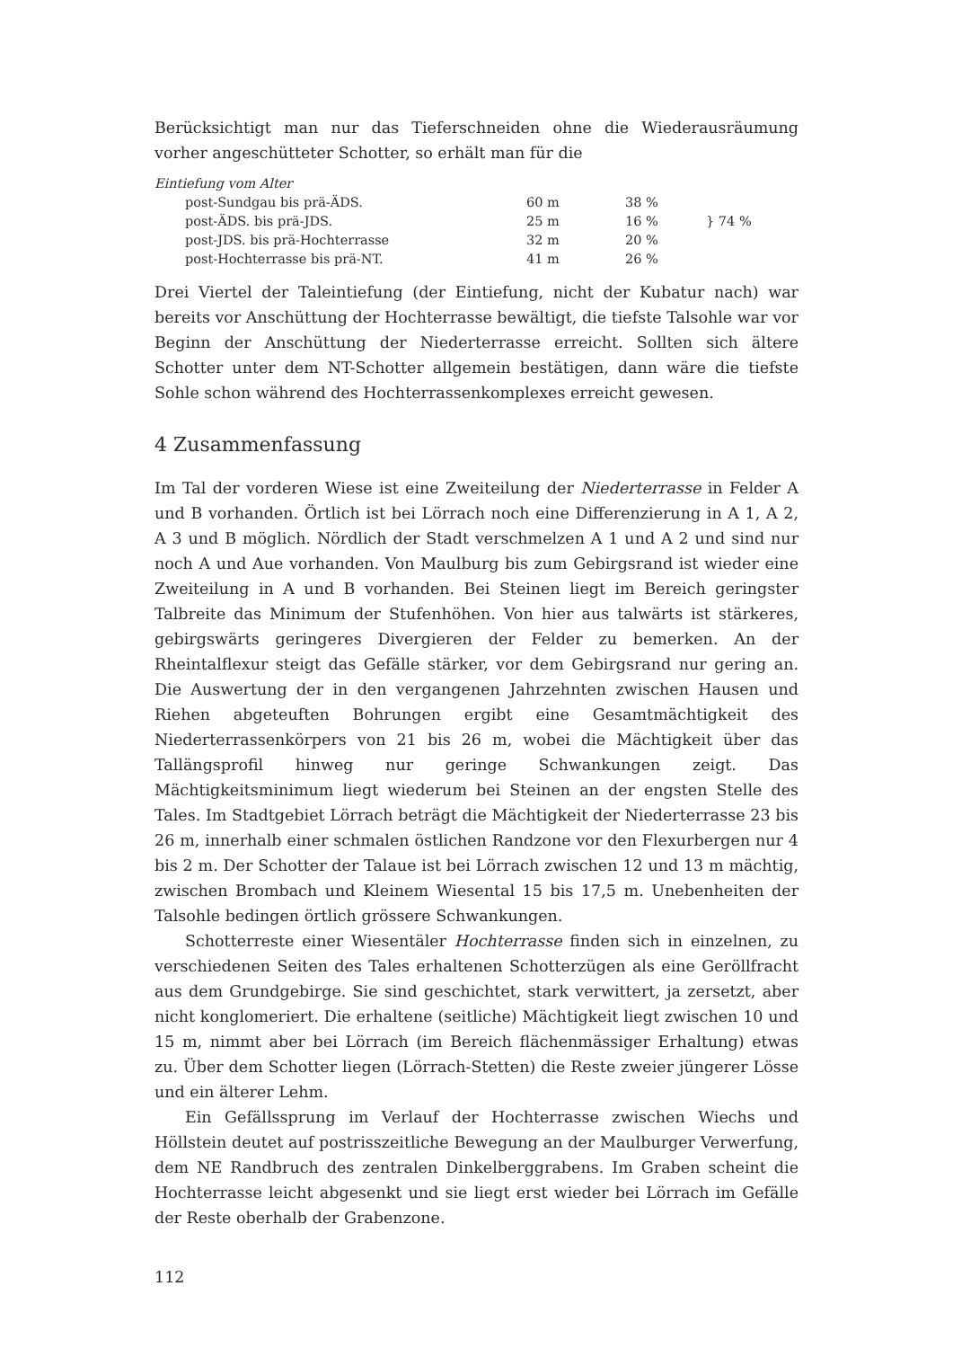Berücksichtigt man nur das Tieferschneiden ohne die Wiederausräumung vorher angeschütteter Schotter, so erhält man für die
| Eintiefung vom Alter | | | |
| post-Sundgau bis prä-ÄDS. | 60 m | 38 % | } 74 % |
| post-ÄDS. bis prä-JDS. | 25 m | 16 % | |
| post-JDS. bis prä-Hochterrasse | 32 m | 20 % | |
| post-Hochterrasse bis prä-NT. | 41 m | 26 % | |
Drei Viertel der Taleintiefung (der Eintiefung, nicht der Kubatur nach) war bereits vor Anschüttung der Hochterrasse bewältigt, die tiefste Talsohle war vor Beginn der Anschüttung der Niederterrasse erreicht. Sollten sich ältere Schotter unter dem NT-Schotter allgemein bestätigen, dann wäre die tiefste Sohle schon während des Hochterrassenkomplexes erreicht gewesen.
4 Zusammenfassung
Im Tal der vorderen Wiese ist eine Zweiteilung der Niederterrasse in Felder A und B vorhanden. Örtlich ist bei Lörrach noch eine Differenzierung in A 1, A 2, A 3 und B möglich. Nördlich der Stadt verschmelzen A 1 und A 2 und sind nur noch A und Aue vorhanden. Von Maulburg bis zum Gebirgsrand ist wieder eine Zweiteilung in A und B vorhanden. Bei Steinen liegt im Bereich geringster Talbreite das Minimum der Stufenhöhen. Von hier aus talwärts ist stärkeres, gebirgswärts geringeres Divergieren der Felder zu bemerken. An der Rheintalflexur steigt das Gefälle stärker, vor dem Gebirgsrand nur gering an. Die Auswertung der in den vergangenen Jahrzehnten zwischen Hausen und Riehen abgeteuften Bohrungen ergibt eine Gesamtmächtigkeit des Niederterrassenkörpers von 21 bis 26 m, wobei die Mächtigkeit über das Tallängsprofil hinweg nur geringe Schwankungen zeigt. Das Mächtigkeitsminimum liegt wiederum bei Steinen an der engsten Stelle des Tales. Im Stadtgebiet Lörrach beträgt die Mächtigkeit der Niederterrasse 23 bis 26 m, innerhalb einer schmalen östlichen Randzone vor den Flexurbergen nur 4 bis 2 m. Der Schotter der Talaue ist bei Lörrach zwischen 12 und 13 m mächtig, zwischen Brombach und Kleinem Wiesental 15 bis 17,5 m. Unebenheiten der Talsohle bedingen örtlich grössere Schwankungen.
Schotterreste einer Wiesentäler Hochterrasse finden sich in einzelnen, zu verschiedenen Seiten des Tales erhaltenen Schotterzügen als eine Geröllfracht aus dem Grundgebirge. Sie sind geschichtet, stark verwittert, ja zersetzt, aber nicht konglomeriert. Die erhaltene (seitliche) Mächtigkeit liegt zwischen 10 und 15 m, nimmt aber bei Lörrach (im Bereich flächenmässiger Erhaltung) etwas zu. Über dem Schotter liegen (Lörrach-Stetten) die Reste zweier jüngerer Lösse und ein älterer Lehm.
Ein Gefällssprung im Verlauf der Hochterrasse zwischen Wiechs und Höllstein deutet auf postrisszeitliche Bewegung an der Maulburger Verwerfung, dem NE Randbruch des zentralen Dinkelberggrabens. Im Graben scheint die Hochterrasse leicht abgesenkt und sie liegt erst wieder bei Lörrach im Gefälle der Reste oberhalb der Grabenzone.
112